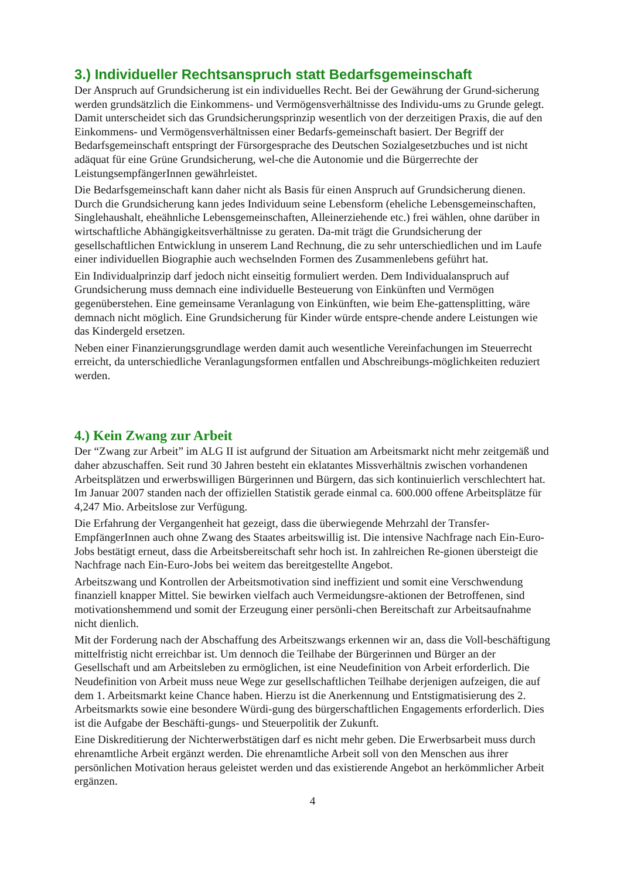3.) Individueller Rechtsanspruch statt Bedarfsgemeinschaft
Der Anspruch auf Grundsicherung ist ein individuelles Recht. Bei der Gewährung der Grund-sicherung werden grundsätzlich die Einkommens- und Vermögensverhältnisse des Individu-ums zu Grunde gelegt. Damit unterscheidet sich das Grundsicherungsprinzip wesentlich von der derzeitigen Praxis, die auf den Einkommens- und Vermögensverhältnissen einer Bedarfs-gemeinschaft basiert. Der Begriff der Bedarfsgemeinschaft entspringt der Fürsorgesprache des Deutschen Sozialgesetzbuches und ist nicht adäquat für eine Grüne Grundsicherung, wel-che die Autonomie und die Bürgerrechte der LeistungsempfängerInnen gewährleistet.
Die Bedarfsgemeinschaft kann daher nicht als Basis für einen Anspruch auf Grundsicherung dienen. Durch die Grundsicherung kann jedes Individuum seine Lebensform (eheliche Lebensgemeinschaften, Singlehaushalt, eheähnliche Lebensgemeinschaften, Alleinerziehende etc.) frei wählen, ohne darüber in wirtschaftliche Abhängigkeitsverhältnisse zu geraten. Da-mit trägt die Grundsicherung der gesellschaftlichen Entwicklung in unserem Land Rechnung, die zu sehr unterschiedlichen und im Laufe einer individuellen Biographie auch wechselnden Formen des Zusammenlebens geführt hat.
Ein Individualprinzip darf jedoch nicht einseitig formuliert werden. Dem Individualanspruch auf Grundsicherung muss demnach eine individuelle Besteuerung von Einkünften und Vermögen gegenüberstehen. Eine gemeinsame Veranlagung von Einkünften, wie beim Ehe-gattensplitting, wäre demnach nicht möglich. Eine Grundsicherung für Kinder würde entspre-chende andere Leistungen wie das Kindergeld ersetzen.
Neben einer Finanzierungsgrundlage werden damit auch wesentliche Vereinfachungen im Steuerrecht erreicht, da unterschiedliche Veranlagungsformen entfallen und Abschreibungs-möglichkeiten reduziert werden.
4.) Kein Zwang zur Arbeit
Der “Zwang zur Arbeit” im ALG II ist aufgrund der Situation am Arbeitsmarkt nicht mehr zeitgemäß und daher abzuschaffen. Seit rund 30 Jahren besteht ein eklatantes Missverhältnis zwischen vorhandenen Arbeitsplätzen und erwerbswilligen Bürgerinnen und Bürgern, das sich kontinuierlich verschlechtert hat. Im Januar 2007 standen nach der offiziellen Statistik gerade einmal ca. 600.000 offene Arbeitsplätze für 4,247 Mio. Arbeitslose zur Verfügung.
Die Erfahrung der Vergangenheit hat gezeigt, dass die überwiegende Mehrzahl der Transfer-EmpfängerInnen auch ohne Zwang des Staates arbeitswillig ist. Die intensive Nachfrage nach Ein-Euro-Jobs bestätigt erneut, dass die Arbeitsbereitschaft sehr hoch ist. In zahlreichen Re-gionen übersteigt die Nachfrage nach Ein-Euro-Jobs bei weitem das bereitgestellte Angebot.
Arbeitszwang und Kontrollen der Arbeitsmotivation sind ineffizient und somit eine Verschwendung finanziell knapper Mittel. Sie bewirken vielfach auch Vermeidungsre-aktionen der Betroffenen, sind motivationshemmend und somit der Erzeugung einer persönli-chen Bereitschaft zur Arbeitsaufnahme nicht dienlich.
Mit der Forderung nach der Abschaffung des Arbeitszwangs erkennen wir an, dass die Voll-beschäftigung mittelfristig nicht erreichbar ist. Um dennoch die Teilhabe der Bürgerinnen und Bürger an der Gesellschaft und am Arbeitsleben zu ermöglichen, ist eine Neudefinition von Arbeit erforderlich. Die Neudefinition von Arbeit muss neue Wege zur gesellschaftlichen Teilhabe derjenigen aufzeigen, die auf dem 1. Arbeitsmarkt keine Chance haben. Hierzu ist die Anerkennung und Entstigmatisierung des 2. Arbeitsmarkts sowie eine besondere Würdi-gung des bürgerschaftlichen Engagements erforderlich. Dies ist die Aufgabe der Beschäfti-gungs- und Steuerpolitik der Zukunft.
Eine Diskreditierung der Nichterwerbstätigen darf es nicht mehr geben. Die Erwerbsarbeit muss durch ehrenamtliche Arbeit ergänzt werden. Die ehrenamtliche Arbeit soll von den Menschen aus ihrer persönlichen Motivation heraus geleistet werden und das existierende Angebot an herkömmlicher Arbeit ergänzen.
4